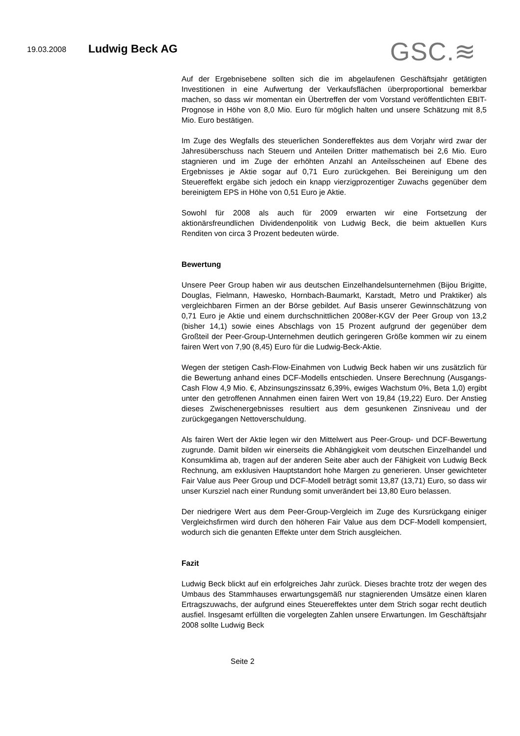19.03.2008 Ludwig Beck AG GSC.≋
Auf der Ergebnisebene sollten sich die im abgelaufenen Geschäftsjahr getätigten Investitionen in eine Aufwertung der Verkaufsflächen überproportional bemerkbar machen, so dass wir momentan ein Übertreffen der vom Vorstand veröffentlichten EBIT-Prognose in Höhe von 8,0 Mio. Euro für möglich halten und unsere Schätzung mit 8,5 Mio. Euro bestätigen.
Im Zuge des Wegfalls des steuerlichen Sondereffektes aus dem Vorjahr wird zwar der Jahresüberschuss nach Steuern und Anteilen Dritter mathematisch bei 2,6 Mio. Euro stagnieren und im Zuge der erhöhten Anzahl an Anteilsscheinen auf Ebene des Ergebnisses je Aktie sogar auf 0,71 Euro zurückgehen. Bei Bereinigung um den Steuereffekt ergäbe sich jedoch ein knapp vierzigprozentiger Zuwachs gegenüber dem bereinigtem EPS in Höhe von 0,51 Euro je Aktie.
Sowohl für 2008 als auch für 2009 erwarten wir eine Fortsetzung der aktionärsfreundlichen Dividendenpolitik von Ludwig Beck, die beim aktuellen Kurs Renditen von circa 3 Prozent bedeuten würde.
Bewertung
Unsere Peer Group haben wir aus deutschen Einzelhandelsunternehmen (Bijou Brigitte, Douglas, Fielmann, Hawesko, Hornbach-Baumarkt, Karstadt, Metro und Praktiker) als vergleichbaren Firmen an der Börse gebildet. Auf Basis unserer Gewinnschätzung von 0,71 Euro je Aktie und einem durchschnittlichen 2008er-KGV der Peer Group von 13,2 (bisher 14,1) sowie eines Abschlags von 15 Prozent aufgrund der gegenüber dem Großteil der Peer-Group-Unternehmen deutlich geringeren Größe kommen wir zu einem fairen Wert von 7,90 (8,45) Euro für die Ludwig-Beck-Aktie.
Wegen der stetigen Cash-Flow-Einahmen von Ludwig Beck haben wir uns zusätzlich für die Bewertung anhand eines DCF-Modells entschieden. Unsere Berechnung (Ausgangs-Cash Flow 4,9 Mio. €, Abzinsungszinssatz 6,39%, ewiges Wachstum 0%, Beta 1,0) ergibt unter den getroffenen Annahmen einen fairen Wert von 19,84 (19,22) Euro. Der Anstieg dieses Zwischenergebnisses resultiert aus dem gesunkenen Zinsniveau und der zurückgegangen Nettoverschuldung.
Als fairen Wert der Aktie legen wir den Mittelwert aus Peer-Group- und DCF-Bewertung zugrunde. Damit bilden wir einerseits die Abhängigkeit vom deutschen Einzelhandel und Konsumklima ab, tragen auf der anderen Seite aber auch der Fähigkeit von Ludwig Beck Rechnung, am exklusiven Hauptstandort hohe Margen zu generieren. Unser gewichteter Fair Value aus Peer Group und DCF-Modell beträgt somit 13,87 (13,71) Euro, so dass wir unser Kursziel nach einer Rundung somit unverändert bei 13,80 Euro belassen.
Der niedrigere Wert aus dem Peer-Group-Vergleich im Zuge des Kursrückgang einiger Vergleichsfirmen wird durch den höheren Fair Value aus dem DCF-Modell kompensiert, wodurch sich die genanten Effekte unter dem Strich ausgleichen.
Fazit
Ludwig Beck blickt auf ein erfolgreiches Jahr zurück. Dieses brachte trotz der wegen des Umbaus des Stammhauses erwartungsgemäß nur stagnierenden Umsätze einen klaren Ertragszuwachs, der aufgrund eines Steuereffektes unter dem Strich sogar recht deutlich ausfiel. Insgesamt erfüllten die vorgelegten Zahlen unsere Erwartungen. Im Geschäftsjahr 2008 sollte Ludwig Beck
Seite 2